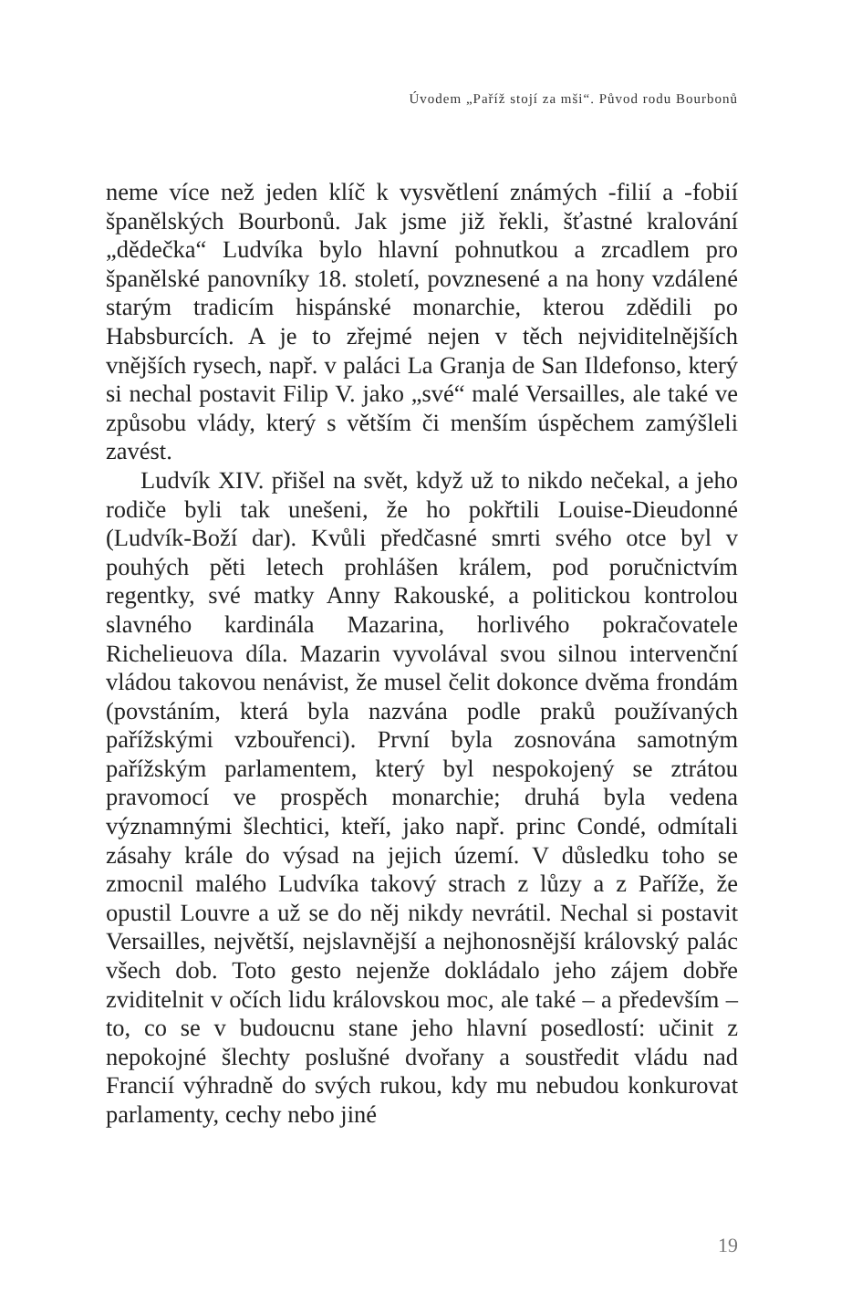Úvodem „Paříž stojí za mši“. Původ rodu Bourbonů
neme více než jeden klíč k vysvětlení známých -filií a -fobií španělských Bourbonů. Jak jsme již řekli, šťastné kralování „dědečka“ Ludvíka bylo hlavní pohnutkou a zrcadlem pro španělské panovníky 18. století, povznesené a na hony vzdálené starým tradicím hispánské monarchie, kterou zdědili po Habsburcích. A je to zřejmé nejen v těch nejviditelnějších vnějších rysech, např. v paláci La Granja de San Ildefonso, který si nechal postavit Filip V. jako „své“ malé Versailles, ale také ve způsobu vlády, který s větším či menším úspěchem zamýšleli zavést.
Ludvík XIV. přišel na svět, když už to nikdo nečekal, a jeho rodiče byli tak unešeni, že ho pokřtili Louise-Dieudonné (Ludvík-Boží dar). Kvůli předčasné smrti svého otce byl v pouhých pěti letech prohlášen králem, pod poručnictvím regentky, své matky Anny Rakouské, a politickou kontrolou slavného kardinála Mazarina, horlivého pokračovatele Richelieuova díla. Mazarin vyvolával svou silnou intervenční vládou takovou nenávist, že musel čelit dokonce dvěma frondám (povstáním, která byla nazvána podle praků používaných pařížskými vzbouřenci). První byla zosnována samotným pařížským parlamentem, který byl nespokojený se ztrátou pravomocí ve prospěch monarchie; druhá byla vedena významnými šlechtici, kteří, jako např. princ Condé, odmítali zásahy krále do výsad na jejich území. V důsledku toho se zmocnil malého Ludvíka takový strach z lůzy a z Paříže, že opustil Louvre a už se do něj nikdy nevrátil. Nechal si postavit Versailles, největší, nejslavnější a nejhonosnější královský palác všech dob. Toto gesto nejenže dokládalo jeho zájem dobře zviditelnit v očích lidu královskou moc, ale také – a především – to, co se v budoucnu stane jeho hlavní posedlostí: učinit z nepokojné šlechty poslušné dvořany a soustředit vládu nad Francií výhradně do svých rukou, kdy mu nebudou konkurovat parlamenty, cechy nebo jiné
19